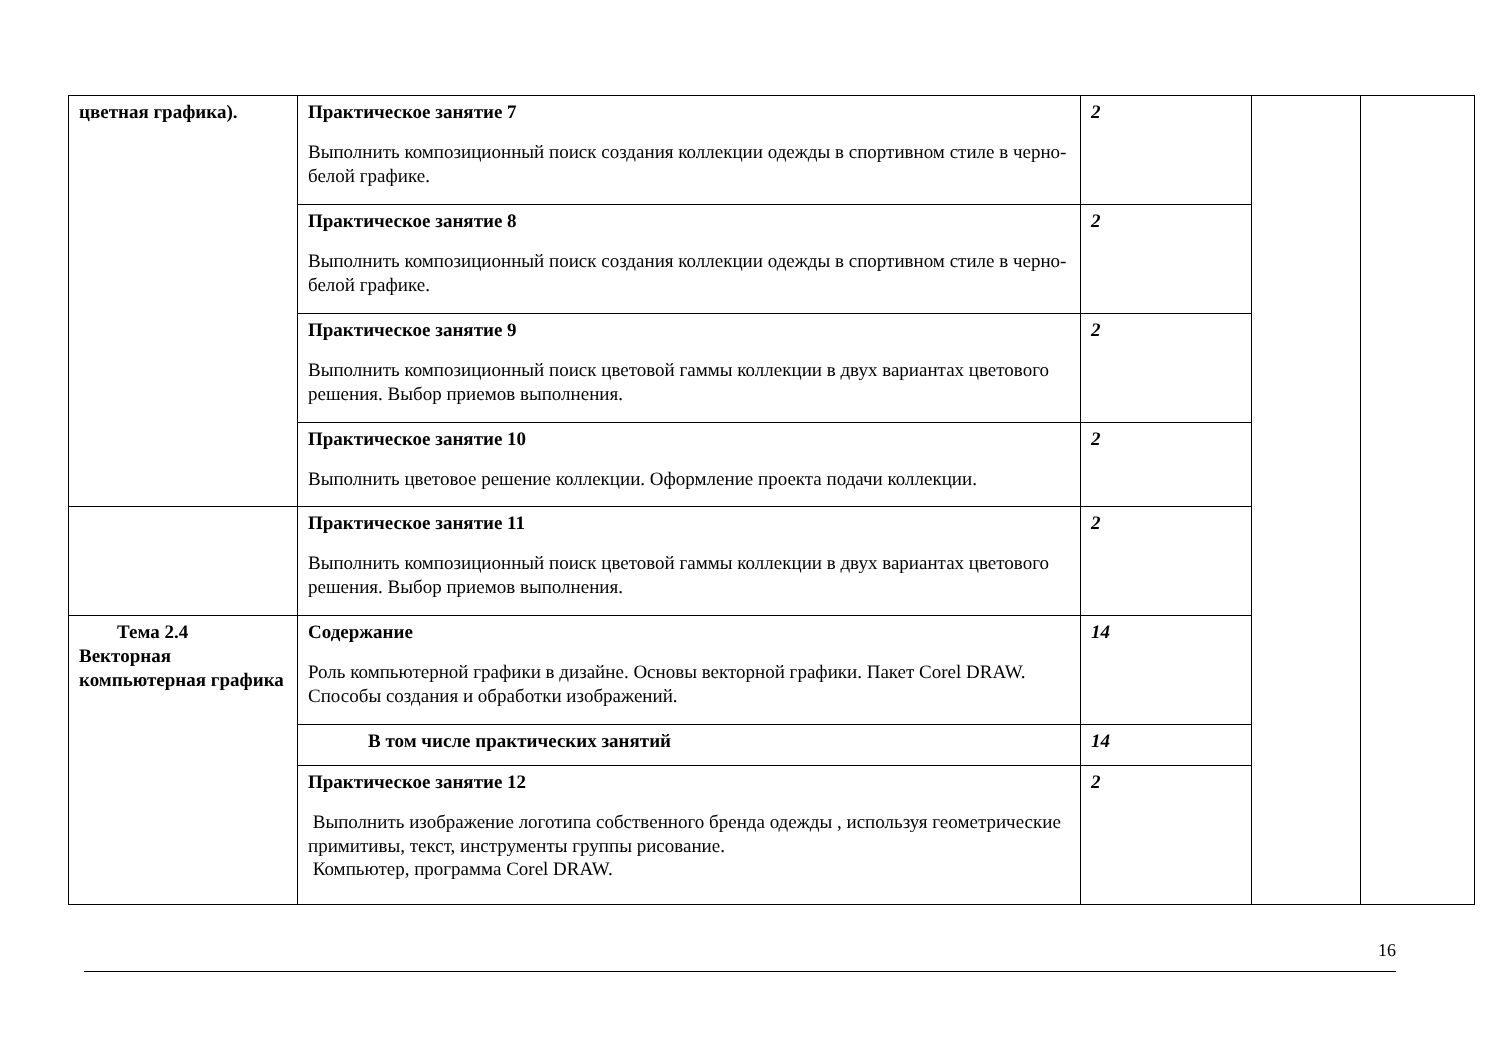| цветная графика). | Практическое занятие 7 Выполнить композиционный поиск создания коллекции одежды в спортивном стиле в черно-белой графике. | 2 | | |
| | Практическое занятие 8 Выполнить композиционный поиск создания коллекции одежды в спортивном стиле в черно-белой графике. | 2 | | |
| | Практическое занятие 9 Выполнить композиционный поиск цветовой гаммы коллекции в двух вариантах цветового решения. Выбор приемов выполнения. | 2 | | |
| | Практическое занятие 10 Выполнить цветовое решение коллекции. Оформление проекта подачи коллекции. | 2 | | |
| | Практическое занятие 11 Выполнить композиционный поиск цветовой гаммы коллекции в двух вариантах цветового решения. Выбор приемов выполнения. | 2 | | |
| Тема 2.4 Векторная компьютерная графика | Содержание Роль компьютерной графики в дизайне. Основы векторной графики. Пакет Corel DRAW. Способы создания и обработки изображений. | 14 | | |
| | В том числе практических занятий | 14 | | |
| | Практическое занятие 12 Выполнить изображение логотипа собственного бренда одежды , используя геометрические примитивы, текст, инструменты группы рисование. Компьютер, программа Corel DRAW. | 2 | | |
16